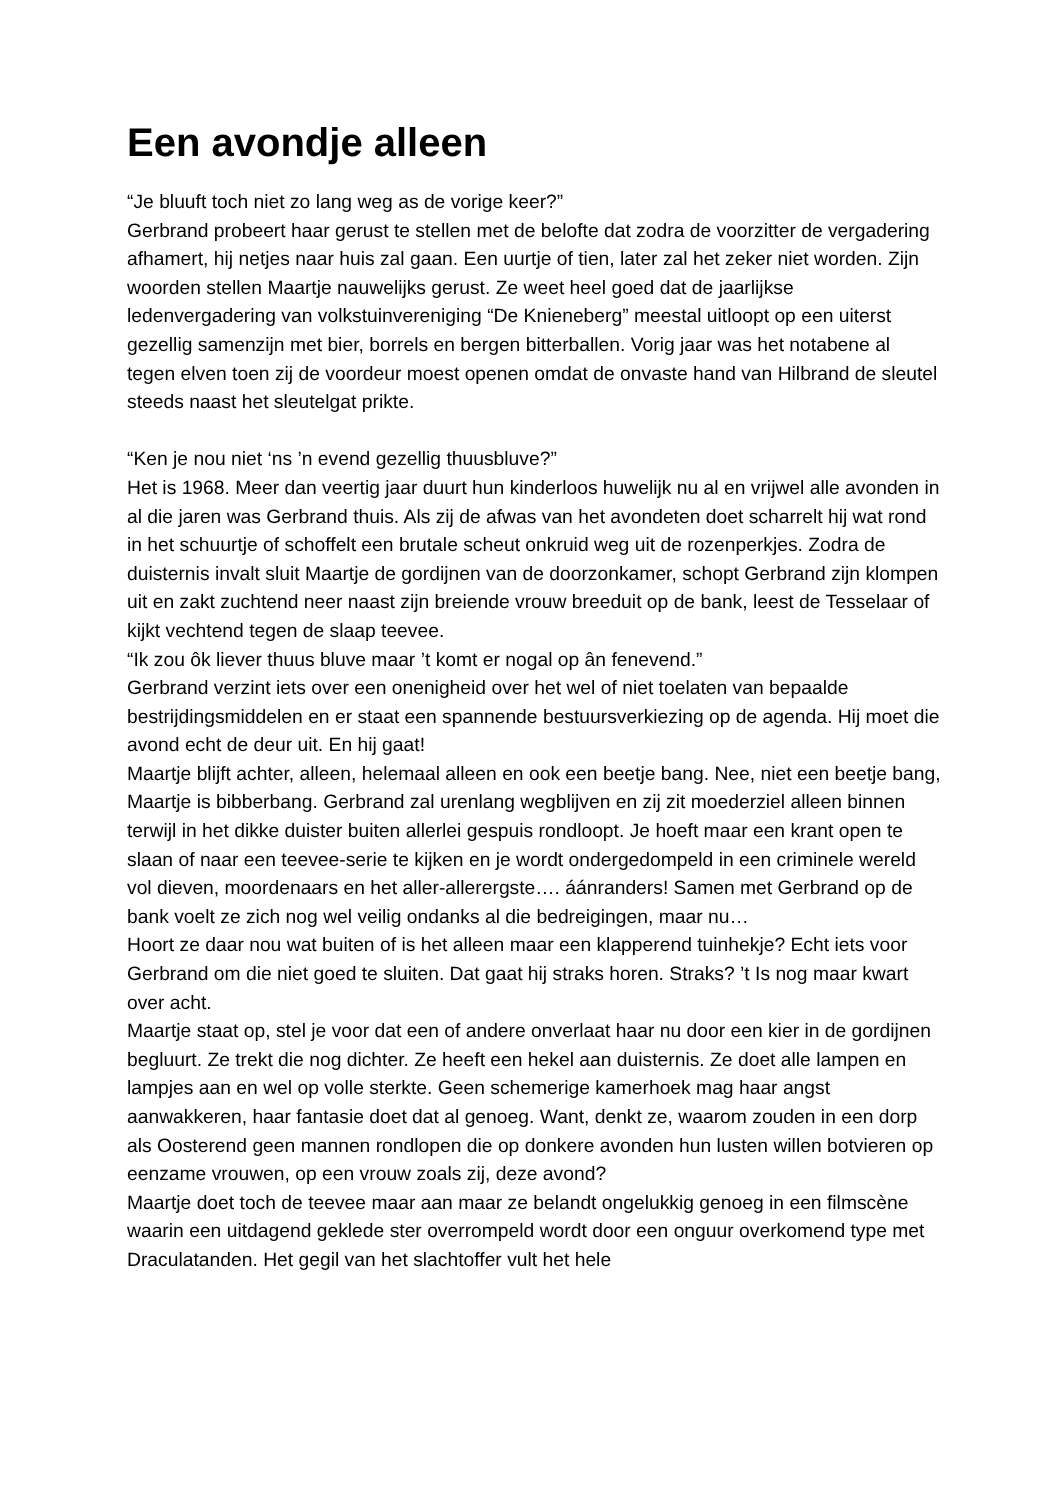Een avondje alleen
“Je bluuft toch niet zo lang weg as de vorige keer?”
Gerbrand probeert haar gerust te stellen met de belofte dat zodra de voorzitter de vergadering afhamert, hij netjes naar huis zal gaan. Een uurtje of tien, later zal het zeker niet worden. Zijn woorden stellen Maartje nauwelijks gerust. Ze weet heel goed dat de jaarlijkse ledenvergadering van volkstuinvereniging “De Knieneberg” meestal uitloopt op een uiterst gezellig samenzijn met bier, borrels en bergen bitterballen. Vorig jaar was het notabene al tegen elven toen zij de voordeur moest openen omdat de onvaste hand van Hilbrand de sleutel steeds naast het sleutelgat prikte.
“Ken je nou niet ‘ns ’n evend gezellig thuusbluve?”
Het is 1968. Meer dan veertig jaar duurt hun kinderloos huwelijk nu al en vrijwel alle avonden in al die jaren was Gerbrand thuis. Als zij de afwas van het avondeten doet scharrelt hij wat rond in het schuurtje of schoffelt een brutale scheut onkruid weg uit de rozenperkjes. Zodra de duisternis invalt sluit Maartje de gordijnen van de doorzonkamer, schopt Gerbrand zijn klompen uit en zakt zuchtend neer naast zijn breiende vrouw breeduit op de bank, leest de Tesselaar of kijkt vechtend tegen de slaap teevee.
“Ik zou ôk liever thuus bluve maar ’t komt er nogal op ân fenevend.”
Gerbrand verzint iets over een onenigheid over het wel of niet toelaten van bepaalde bestrijdingsmiddelen en er staat een spannende bestuursverkiezing op de agenda. Hij moet die avond echt de deur uit. En hij gaat!
Maartje blijft achter, alleen, helemaal alleen en ook een beetje bang. Nee, niet een beetje bang, Maartje is bibberbang. Gerbrand zal urenlang wegblijven en zij zit moederziel alleen binnen terwijl in het dikke duister buiten allerlei gespuis rondloopt. Je hoeft maar een krant open te slaan of naar een teevee-serie te kijken en je wordt ondergedompeld in een criminele wereld vol dieven, moordenaars en het aller-allerergste…. áánranders! Samen met Gerbrand op de bank voelt ze zich nog wel veilig ondanks al die bedreigingen, maar nu…
Hoort ze daar nou wat buiten of is het alleen maar een klapperend tuinhekje? Echt iets voor Gerbrand om die niet goed te sluiten. Dat gaat hij straks horen. Straks? ’t Is nog maar kwart over acht.
Maartje staat op, stel je voor dat een of andere onverlaat haar nu door een kier in de gordijnen begluurt. Ze trekt die nog dichter. Ze heeft een hekel aan duisternis. Ze doet alle lampen en lampjes aan en wel op volle sterkte. Geen schemerige kamerhoek mag haar angst aanwakkeren, haar fantasie doet dat al genoeg. Want, denkt ze, waarom zouden in een dorp als Oosterend geen mannen rondlopen die op donkere avonden hun lusten willen botvieren op eenzame vrouwen, op een vrouw zoals zij, deze avond?
Maartje doet toch de teevee maar aan maar ze belandt ongelukkig genoeg in een filmscène waarin een uitdagend geklede ster overrompeld wordt door een onguur overkomend type met Draculatanden. Het gegil van het slachtoffer vult het hele